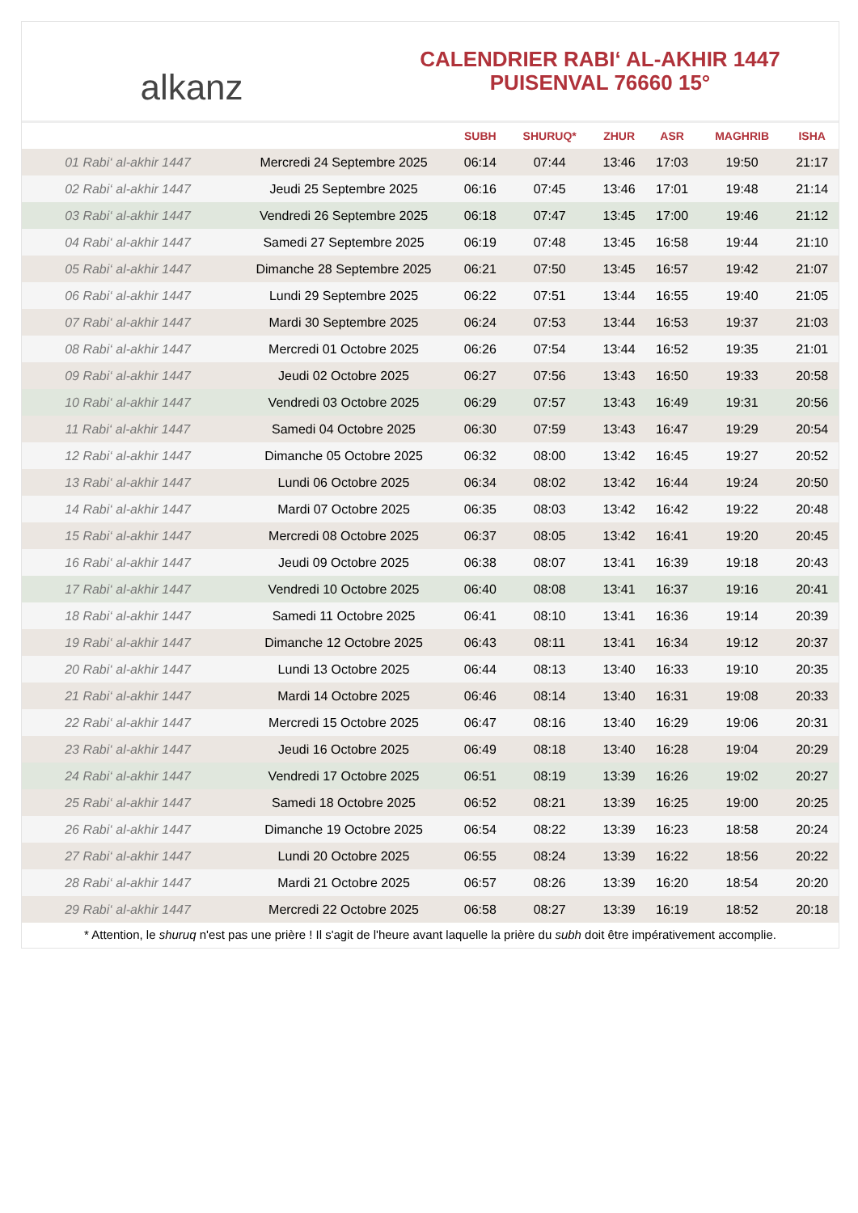alkanz
CALENDRIER RABI‘ AL-AKHIR 1447
PUISENVAL 76660 15°
| | | SUBH | SHURUQ* | ZHUR | ASR | MAGHRIB | ISHA |
| --- | --- | --- | --- | --- | --- | --- | --- |
| 01 Rabi‘ al-akhir 1447 | Mercredi 24 Septembre 2025 | 06:14 | 07:44 | 13:46 | 17:03 | 19:50 | 21:17 |
| 02 Rabi‘ al-akhir 1447 | Jeudi 25 Septembre 2025 | 06:16 | 07:45 | 13:46 | 17:01 | 19:48 | 21:14 |
| 03 Rabi‘ al-akhir 1447 | Vendredi 26 Septembre 2025 | 06:18 | 07:47 | 13:45 | 17:00 | 19:46 | 21:12 |
| 04 Rabi‘ al-akhir 1447 | Samedi 27 Septembre 2025 | 06:19 | 07:48 | 13:45 | 16:58 | 19:44 | 21:10 |
| 05 Rabi‘ al-akhir 1447 | Dimanche 28 Septembre 2025 | 06:21 | 07:50 | 13:45 | 16:57 | 19:42 | 21:07 |
| 06 Rabi‘ al-akhir 1447 | Lundi 29 Septembre 2025 | 06:22 | 07:51 | 13:44 | 16:55 | 19:40 | 21:05 |
| 07 Rabi‘ al-akhir 1447 | Mardi 30 Septembre 2025 | 06:24 | 07:53 | 13:44 | 16:53 | 19:37 | 21:03 |
| 08 Rabi‘ al-akhir 1447 | Mercredi 01 Octobre 2025 | 06:26 | 07:54 | 13:44 | 16:52 | 19:35 | 21:01 |
| 09 Rabi‘ al-akhir 1447 | Jeudi 02 Octobre 2025 | 06:27 | 07:56 | 13:43 | 16:50 | 19:33 | 20:58 |
| 10 Rabi‘ al-akhir 1447 | Vendredi 03 Octobre 2025 | 06:29 | 07:57 | 13:43 | 16:49 | 19:31 | 20:56 |
| 11 Rabi‘ al-akhir 1447 | Samedi 04 Octobre 2025 | 06:30 | 07:59 | 13:43 | 16:47 | 19:29 | 20:54 |
| 12 Rabi‘ al-akhir 1447 | Dimanche 05 Octobre 2025 | 06:32 | 08:00 | 13:42 | 16:45 | 19:27 | 20:52 |
| 13 Rabi‘ al-akhir 1447 | Lundi 06 Octobre 2025 | 06:34 | 08:02 | 13:42 | 16:44 | 19:24 | 20:50 |
| 14 Rabi‘ al-akhir 1447 | Mardi 07 Octobre 2025 | 06:35 | 08:03 | 13:42 | 16:42 | 19:22 | 20:48 |
| 15 Rabi‘ al-akhir 1447 | Mercredi 08 Octobre 2025 | 06:37 | 08:05 | 13:42 | 16:41 | 19:20 | 20:45 |
| 16 Rabi‘ al-akhir 1447 | Jeudi 09 Octobre 2025 | 06:38 | 08:07 | 13:41 | 16:39 | 19:18 | 20:43 |
| 17 Rabi‘ al-akhir 1447 | Vendredi 10 Octobre 2025 | 06:40 | 08:08 | 13:41 | 16:37 | 19:16 | 20:41 |
| 18 Rabi‘ al-akhir 1447 | Samedi 11 Octobre 2025 | 06:41 | 08:10 | 13:41 | 16:36 | 19:14 | 20:39 |
| 19 Rabi‘ al-akhir 1447 | Dimanche 12 Octobre 2025 | 06:43 | 08:11 | 13:41 | 16:34 | 19:12 | 20:37 |
| 20 Rabi‘ al-akhir 1447 | Lundi 13 Octobre 2025 | 06:44 | 08:13 | 13:40 | 16:33 | 19:10 | 20:35 |
| 21 Rabi‘ al-akhir 1447 | Mardi 14 Octobre 2025 | 06:46 | 08:14 | 13:40 | 16:31 | 19:08 | 20:33 |
| 22 Rabi‘ al-akhir 1447 | Mercredi 15 Octobre 2025 | 06:47 | 08:16 | 13:40 | 16:29 | 19:06 | 20:31 |
| 23 Rabi‘ al-akhir 1447 | Jeudi 16 Octobre 2025 | 06:49 | 08:18 | 13:40 | 16:28 | 19:04 | 20:29 |
| 24 Rabi‘ al-akhir 1447 | Vendredi 17 Octobre 2025 | 06:51 | 08:19 | 13:39 | 16:26 | 19:02 | 20:27 |
| 25 Rabi‘ al-akhir 1447 | Samedi 18 Octobre 2025 | 06:52 | 08:21 | 13:39 | 16:25 | 19:00 | 20:25 |
| 26 Rabi‘ al-akhir 1447 | Dimanche 19 Octobre 2025 | 06:54 | 08:22 | 13:39 | 16:23 | 18:58 | 20:24 |
| 27 Rabi‘ al-akhir 1447 | Lundi 20 Octobre 2025 | 06:55 | 08:24 | 13:39 | 16:22 | 18:56 | 20:22 |
| 28 Rabi‘ al-akhir 1447 | Mardi 21 Octobre 2025 | 06:57 | 08:26 | 13:39 | 16:20 | 18:54 | 20:20 |
| 29 Rabi‘ al-akhir 1447 | Mercredi 22 Octobre 2025 | 06:58 | 08:27 | 13:39 | 16:19 | 18:52 | 20:18 |
* Attention, le shuruq n'est pas une prière ! Il s'agit de l'heure avant laquelle la prière du subh doit être impérativement accomplie.